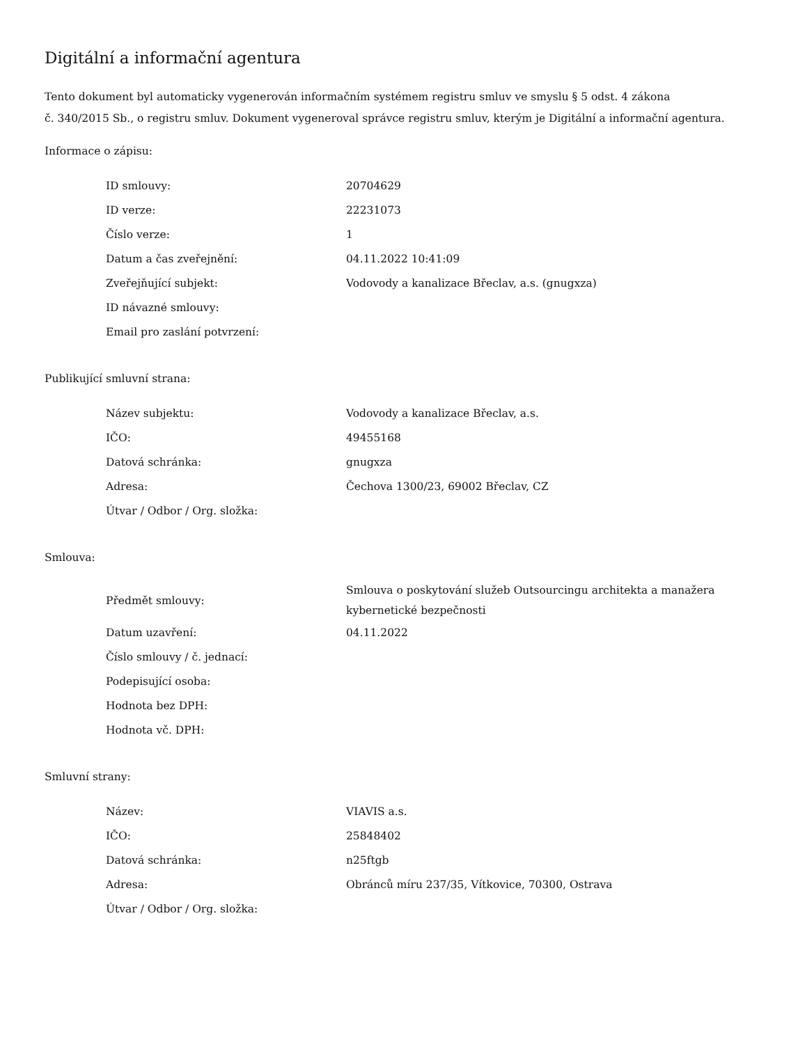Digitální a informační agentura
Tento dokument byl automaticky vygenerován informačním systémem registru smluv ve smyslu § 5 odst. 4 zákona
č. 340/2015 Sb., o registru smluv. Dokument vygeneroval správce registru smluv, kterým je Digitální a informační agentura.
Informace o zápisu:
| ID smlouvy: | 20704629 |
| ID verze: | 22231073 |
| Číslo verze: | 1 |
| Datum a čas zveřejnění: | 04.11.2022 10:41:09 |
| Zveřejňující subjekt: | Vodovody a kanalizace Břeclav, a.s. (gnugxza) |
| ID návazné smlouvy: | |
| Email pro zaslání potvrzení: | |
Publikující smluvní strana:
| Název subjektu: | Vodovody a kanalizace Břeclav, a.s. |
| IČO: | 49455168 |
| Datová schránka: | gnugxza |
| Adresa: | Čechova 1300/23, 69002 Břeclav, CZ |
| Útvar / Odbor / Org. složka: | |
Smlouva:
| Předmět smlouvy: | Smlouva o poskytování služeb Outsourcingu architekta a manažera kybernetické bezpečnosti |
| Datum uzavření: | 04.11.2022 |
| Číslo smlouvy / č. jednací: | |
| Podepisující osoba: | |
| Hodnota bez DPH: | |
| Hodnota vč. DPH: | |
Smluvní strany:
| Název: | VIAVIS a.s. |
| IČO: | 25848402 |
| Datová schránka: | n25ftgb |
| Adresa: | Obránců míru 237/35, Vítkovice, 70300, Ostrava |
| Útvar / Odbor / Org. složka: | |